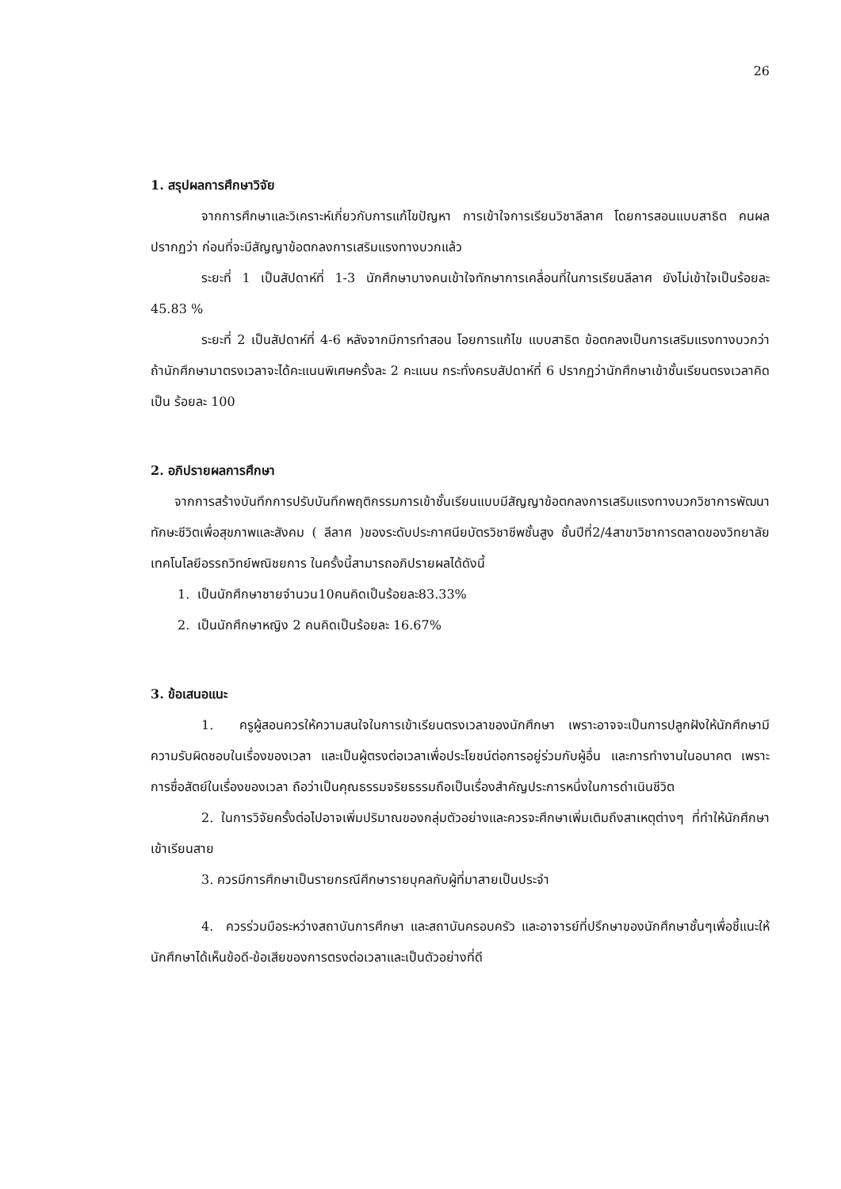26
1. สรุปผลการศึกษาวิจัย
จากการศึกษาและวิเคราะห์เกี่ยวกับการแก้ไขปัญหา การเข้าใจการเรียนวิชาลีลาศ โดยการสอนแบบสาธิต คนผลปรากฏว่า ก่อนที่จะมีสัญญาข้อตกลงการเสริมแรงทางบวกแล้ว
ระยะที่ 1 เป็นสัปดาห์ที่ 1-3 นักศึกษาบางคนเข้าใจทักษาการเคลื่อนที่ในการเรียนลีลาศ ยังไม่เข้าใจเป็นร้อยละ 45.83 %
ระยะที่ 2 เป็นสัปดาห์ที่ 4-6 หลังจากมีการทำสอน โอยการแก้ไข แบบสาธิต ข้อตกลงเป็นการเสริมแรงทางบวกว่า ถ้านักศึกษามาตรงเวลาจะได้คะแนนพิเศษครั้งละ 2 คะแนน กระทั่งครบสัปดาห์ที่ 6 ปรากฏว่านักศึกษาเข้าชั้นเรียนตรงเวลาคิดเป็น ร้อยละ 100
2. อภิปรายผลการศึกษา
จากการสร้างบันทึกการปรับบันทึกพฤติกรรมการเข้าชั้นเรียนแบบมีสัญญาข้อตกลงการเสริมแรงทางบวกวิชาการพัฒนาทักษะชีวิตเพื่อสุขภาพและสังคม ( ลีลาศ )ของระดับประกาศนียบัตรวิชาชีพชั้นสูง ชั้นปีที่2/4สาขาวิชาการตลาดของวิทยาลัยเทคโนโลยีอรรถวิทย์พณิชยการ ในครั้งนี้สามารถอภิปรายผลได้ดังนี้
1. เป็นนักศึกษาชายจำนวน10คนคิดเป็นร้อยละ83.33%
2. เป็นนักศึกษาหญิง 2 คนคิดเป็นร้อยละ 16.67%
3. ข้อเสนอแนะ
1. ครูผู้สอนควรให้ความสนใจในการเข้าเรียนตรงเวลาของนักศึกษา เพราะอาจจะเป็นการปลูกฝังให้นักศึกษามีความรับผิดชอบในเรื่องของเวลา และเป็นผู้ตรงต่อเวลาเพื่อประโยชน์ต่อการอยู่ร่วมกับผู้อื่น และการทำงานในอนาคต เพราะการซื่อสัตย์ในเรื่องของเวลา ถือว่าเป็นคุณธรรมจริยธรรมถือเป็นเรื่องสำคัญประการหนึ่งในการดำเนินชีวิต
2. ในการวิจัยครั้งต่อไปอาจเพิ่มปริมาณของกลุ่มตัวอย่างและควรจะศึกษาเพิ่มเติมถึงสาเหตุต่างๆ ที่ทำให้นักศึกษาเข้าเรียนสาย
3. ควรมีการศึกษาเป็นรายกรณีศึกษารายบุคลกับผู้ที่มาสายเป็นประจำ
4. ควรร่วมมือระหว่างสถาบันการศึกษา และสถาบันครอบครัว และอาจารย์ที่ปรึกษาของนักศึกษาชั้นๆเพื่อชี้แนะให้นักศึกษาได้เห็นข้อดี-ข้อเสียของการตรงต่อเวลาและเป็นตัวอย่างที่ดี